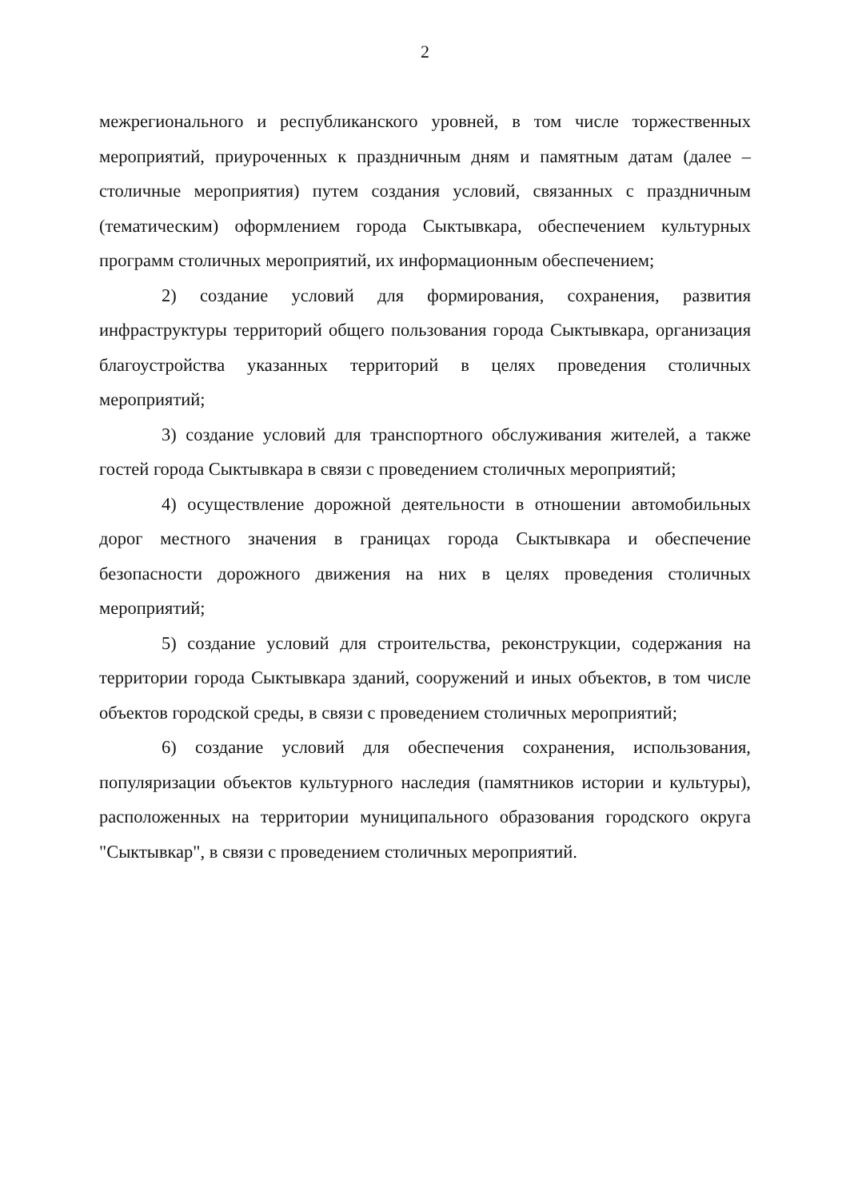2
межрегионального и республиканского уровней, в том числе торжественных мероприятий, приуроченных к праздничным дням и памятным датам (далее – столичные мероприятия) путем создания условий, связанных с праздничным (тематическим) оформлением города Сыктывкара, обеспечением культурных программ столичных мероприятий, их информационным обеспечением;
2) создание условий для формирования, сохранения, развития инфраструктуры территорий общего пользования города Сыктывкара, организация благоустройства указанных территорий в целях проведения столичных мероприятий;
3) создание условий для транспортного обслуживания жителей, а также гостей города Сыктывкара в связи с проведением столичных мероприятий;
4) осуществление дорожной деятельности в отношении автомобильных дорог местного значения в границах города Сыктывкара и обеспечение безопасности дорожного движения на них в целях проведения столичных мероприятий;
5) создание условий для строительства, реконструкции, содержания на территории города Сыктывкара зданий, сооружений и иных объектов, в том числе объектов городской среды, в связи с проведением столичных мероприятий;
6) создание условий для обеспечения сохранения, использования, популяризации объектов культурного наследия (памятников истории и культуры), расположенных на территории муниципального образования городского округа "Сыктывкар", в связи с проведением столичных мероприятий.